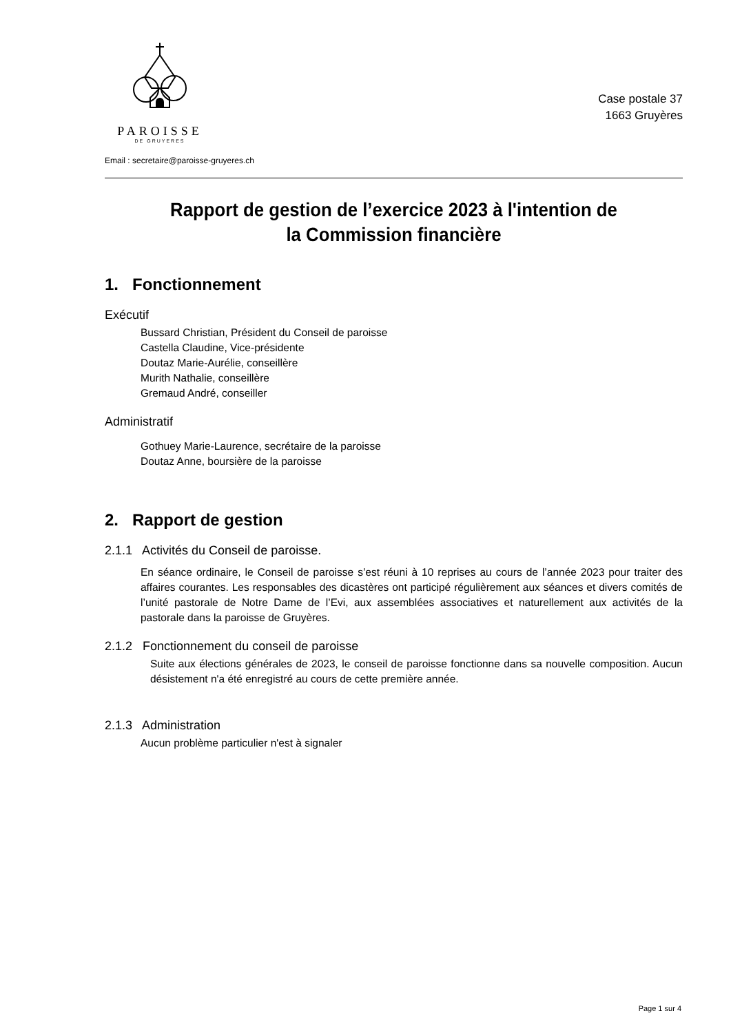PAROISSE
DE GRUYERES
Email : secretaire@paroisse-gruyeres.ch
Case postale 37
1663 Gruyères
Rapport de gestion de l’exercice 2023 à l'intention de
la Commission financière
1. Fonctionnement
Exécutif
Bussard Christian, Président du Conseil de paroisse
Castella Claudine, Vice-présidente
Doutaz Marie-Aurélie, conseillère
Murith Nathalie, conseillère
Gremaud André, conseiller
Administratif
Gothuey Marie-Laurence, secrétaire de la paroisse
Doutaz Anne, boursière de la paroisse
2. Rapport de gestion
2.1.1 Activités du Conseil de paroisse.
En séance ordinaire, le Conseil de paroisse s’est réuni à 10 reprises au cours de l’année 2023 pour traiter des affaires courantes. Les responsables des dicastères ont participé régulièrement aux séances et divers comités de l’unité pastorale de Notre Dame de l’Evi, aux assemblées associatives et naturellement aux activités de la pastorale dans la paroisse de Gruyères.
2.1.2 Fonctionnement du conseil de paroisse
Suite aux élections générales de 2023, le conseil de paroisse fonctionne dans sa nouvelle composition. Aucun désistement n'a été enregistré au cours de cette première année.
2.1.3 Administration
Aucun problème particulier n'est à signaler
Page 1 sur 4